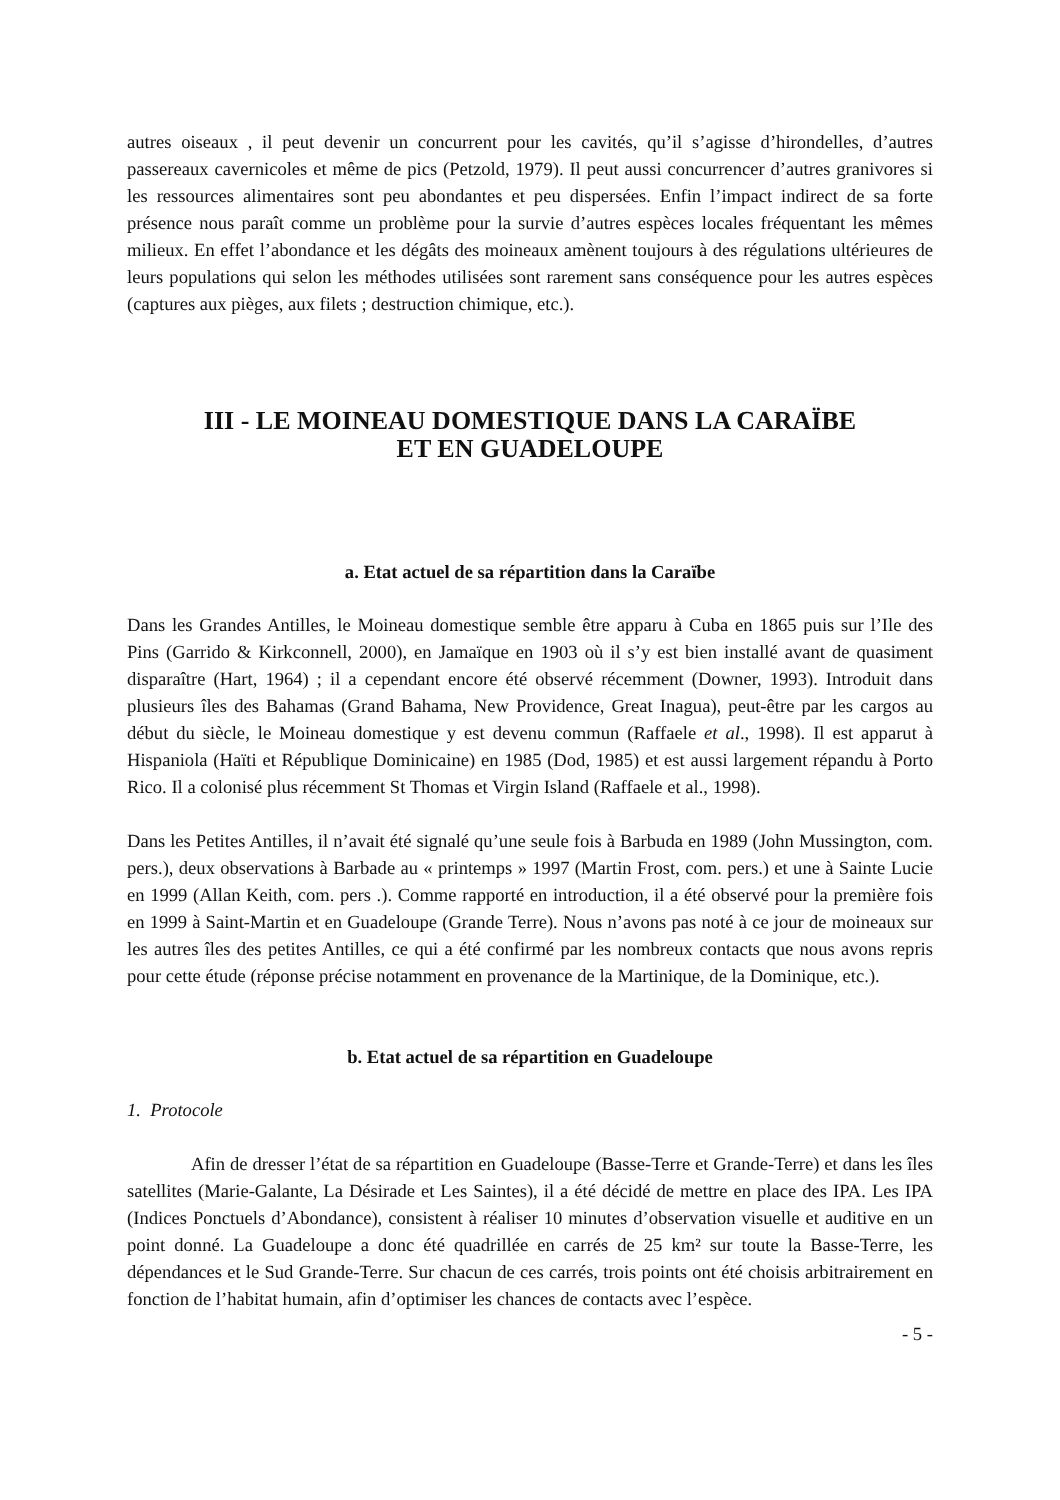autres oiseaux , il peut devenir un concurrent pour les cavités, qu’il s’agisse d’hirondelles, d’autres passereaux cavernicoles et même de pics (Petzold, 1979). Il peut aussi concurrencer d’autres granivores si les ressources alimentaires sont peu abondantes et peu dispersées. Enfin l’impact indirect de sa forte présence nous paraît comme un problème pour la survie d’autres espèces locales fréquentant les mêmes milieux. En effet l’abondance et les dégâts des moineaux amènent toujours à des régulations ultérieures de leurs populations qui selon les méthodes utilisées sont rarement sans conséquence pour les autres espèces (captures aux pièges, aux filets ; destruction chimique, etc.).
III - LE MOINEAU DOMESTIQUE DANS LA CARAÏBE
ET EN GUADELOUPE
a. Etat actuel de sa répartition dans la Caraïbe
Dans les Grandes Antilles, le Moineau domestique semble être apparu à Cuba en 1865 puis sur l’Ile des Pins (Garrido & Kirkconnell, 2000), en Jamaïque en 1903 où il s’y est bien installé avant de quasiment disparaître (Hart, 1964) ; il a cependant encore été observé récemment (Downer, 1993). Introduit dans plusieurs îles des Bahamas (Grand Bahama, New Providence, Great Inagua), peut-être par les cargos au début du siècle, le Moineau domestique y est devenu commun (Raffaele et al., 1998). Il est apparut à Hispaniola (Haïti et République Dominicaine) en 1985 (Dod, 1985) et est aussi largement répandu à Porto Rico. Il a colonisé plus récemment St Thomas et Virgin Island (Raffaele et al., 1998).
Dans les Petites Antilles, il n’avait été signalé qu’une seule fois à Barbuda en 1989 (John Mussington, com. pers.), deux observations à Barbade au « printemps » 1997 (Martin Frost, com. pers.) et une à Sainte Lucie en 1999 (Allan Keith, com. pers .). Comme rapporté en introduction, il a été observé pour la première fois en 1999 à Saint-Martin et en Guadeloupe (Grande Terre). Nous n’avons pas noté à ce jour de moineaux sur les autres îles des petites Antilles, ce qui a été confirmé par les nombreux contacts que nous avons repris pour cette étude (réponse précise notamment en provenance de la Martinique, de la Dominique, etc.).
b. Etat actuel de sa répartition en Guadeloupe
1. Protocole
Afin de dresser l’état de sa répartition en Guadeloupe (Basse-Terre et Grande-Terre) et dans les îles satellites (Marie-Galante, La Désirade et Les Saintes), il a été décidé de mettre en place des IPA. Les IPA (Indices Ponctuels d’Abondance), consistent à réaliser 10 minutes d’observation visuelle et auditive en un point donné. La Guadeloupe a donc été quadrillée en carrés de 25 km² sur toute la Basse-Terre, les dépendances et le Sud Grande-Terre. Sur chacun de ces carrés, trois points ont été choisis arbitrairement en fonction de l’habitat humain, afin d’optimiser les chances de contacts avec l’espèce.
- 5 -